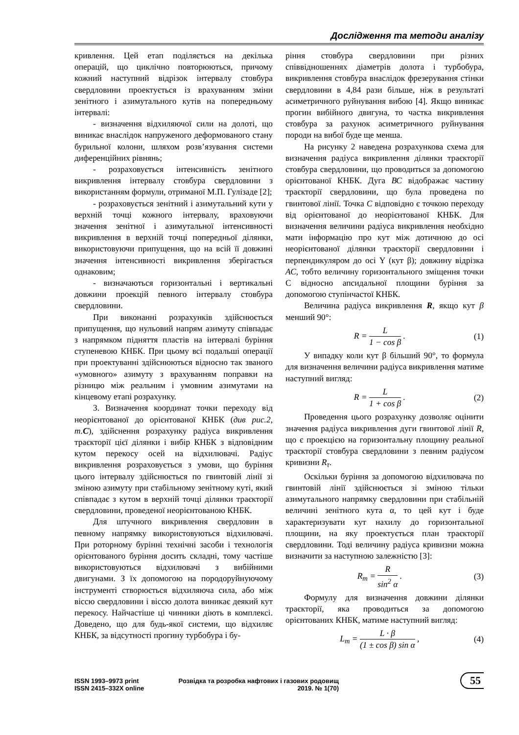Дослідження та методи аналізу
кривлення. Цей етап поділяється на декілька операцій, що циклічно повторюються, причому кожний наступний відрізок інтервалу стовбура свердловини проектується із врахуванням зміни зенітного і азимутального кутів на попередньому інтервалі:
- визначення відхиляючої сили на долоті, що виникає внаслідок напруженого деформованого стану бурильної колони, шляхом розв’язування системи диференційних рівнянь;
- розраховується інтенсивність зенітного викривлення інтервалу стовбура свердловини з використанням формули, отриманої М.П. Гулізаде [2];
- розраховується зенітний і азимутальний кути у верхній точці кожного інтервалу, враховуючи значення зенітної і азимутальної інтенсивності викривлення в верхній точці попередньої ділянки, використовуючи припущення, що на всій її довжині значення інтенсивності викривлення зберігається однаковим;
- визначаються горизонтальні і вертикальні довжини проекцій певного інтервалу стовбура свердловини.
При виконанні розрахунків здійснюється припущення, що нульовий напрям азимуту співпадає з напрямком підняття пластів на інтервалі буріння ступеневою КНБК. При цьому всі подальші операції при проектуванні здійснюються відносно так званого «умовного» азимуту з врахуванням поправки на різницю між реальним і умовним азимутами на кінцевому етапі розрахунку.
3. Визначення координат точки переходу від неорієнтованої до орієнтованої КНБК (див рис.2, т.C), здійснення розрахунку радіуса викривлення траєкторії цієї ділянки і вибір КНБК з відповідним кутом перекосу осей на відхилювачі. Радіус викривлення розраховується з умови, що буріння цього інтервалу здійснюється по гвинтовій лінії зі зміною азимуту при стабільному зенітному куті, який співпадає з кутом в верхній точці ділянки траєкторії свердловини, проведеної неорієнтованою КНБК.
Для штучного викривлення свердловин в певному напрямку використовуються відхилювачі. При роторному бурінні технічні засоби і технологія орієнтованого буріння досить складні, тому частіше використовуються відхилювачі з вибійними двигунами. З їх допомогою на породоруйнуючому інструменті створюється відхиляюча сила, або між віссю свердловини і віссю долота виникає деякий кут перекосу. Найчастіше ці чинники діють в комплексі. Доведено, що для будь-якої системи, що відхиляє КНБК, за відсутності прогину турбобура і бу-
ріння стовбура свердловини при різних співвідношеннях діаметрів долота і турбобура, викривлення стовбура внаслідок фрезерування стінки свердловини в 4,84 рази більше, ніж в результаті асиметричного руйнування вибою [4]. Якщо виникає прогин вибійного двигуна, то частка викривлення стовбура за рахунок асиметричного руйнування породи на вибої буде ще менша.
На рисунку 2 наведена розрахункова схема для визначення радіуса викривлення ділянки траєкторії стовбура свердловини, що проводиться за допомогою орієнтованої КНБК. Дуга ВС відображає частину траєкторії свердловини, що була проведена по гвинтової лінії. Точка С відповідно є точкою переходу від орієнтованої до неорієнтованої КНБК. Для визначення величини радіуса викривлення необхідно мати інформацію про кут між дотичною до осі неорієнтованої ділянки траєкторії свердловини і перпендикуляром до осі Y (кут β); довжину відрізка АС, тобто величину горизонтального зміщення точки С відносно апсидальної площини буріння за допомогою ступінчастої КНБК.
Величина радіуса викривлення R, якщо кут β менший 90°:
R = L 1 − cos β . (1)
У випадку коли кут β більший 90°, то формула для визначення величини радіуса викривлення матиме наступний вигляд:
R = L 1 + cos β . (2)
Проведення цього розрахунку дозволяє оцінити значення радіуса викривлення дуги гвинтової лінії R, що є проекцією на горизонтальну площину реальної траєкторії стовбура свердловини з певним радіусом кривизни R<sub>τ</sub>.
Оскільки буріння за допомогою відхилювача по гвинтовій лінії здійснюється зі зміною тільки азимутального напрямку свердловини при стабільній величині зенітного кута α, то цей кут і буде характеризувати кут нахилу до горизонтальної площини, на яку проектується план траєкторії свердловини. Тоді величину радіуса кривизни можна визначити за наступною залежністю [3]:
R<sub>т</sub> = R sin<sup>2</sup> α . (3)
Формулу для визначення довжини ділянки траєкторії, яка проводиться за допомогою орієнтованих КНБК, матиме наступний вигляд:
L<sub>т</sub> = L · β (1 ± cos β) sin α , (4)
ISSN 1993–9973 print
ISSN 2415–332X online
Розвідка та розробка нафтових і газових родовищ
2019. № 1(70)
55